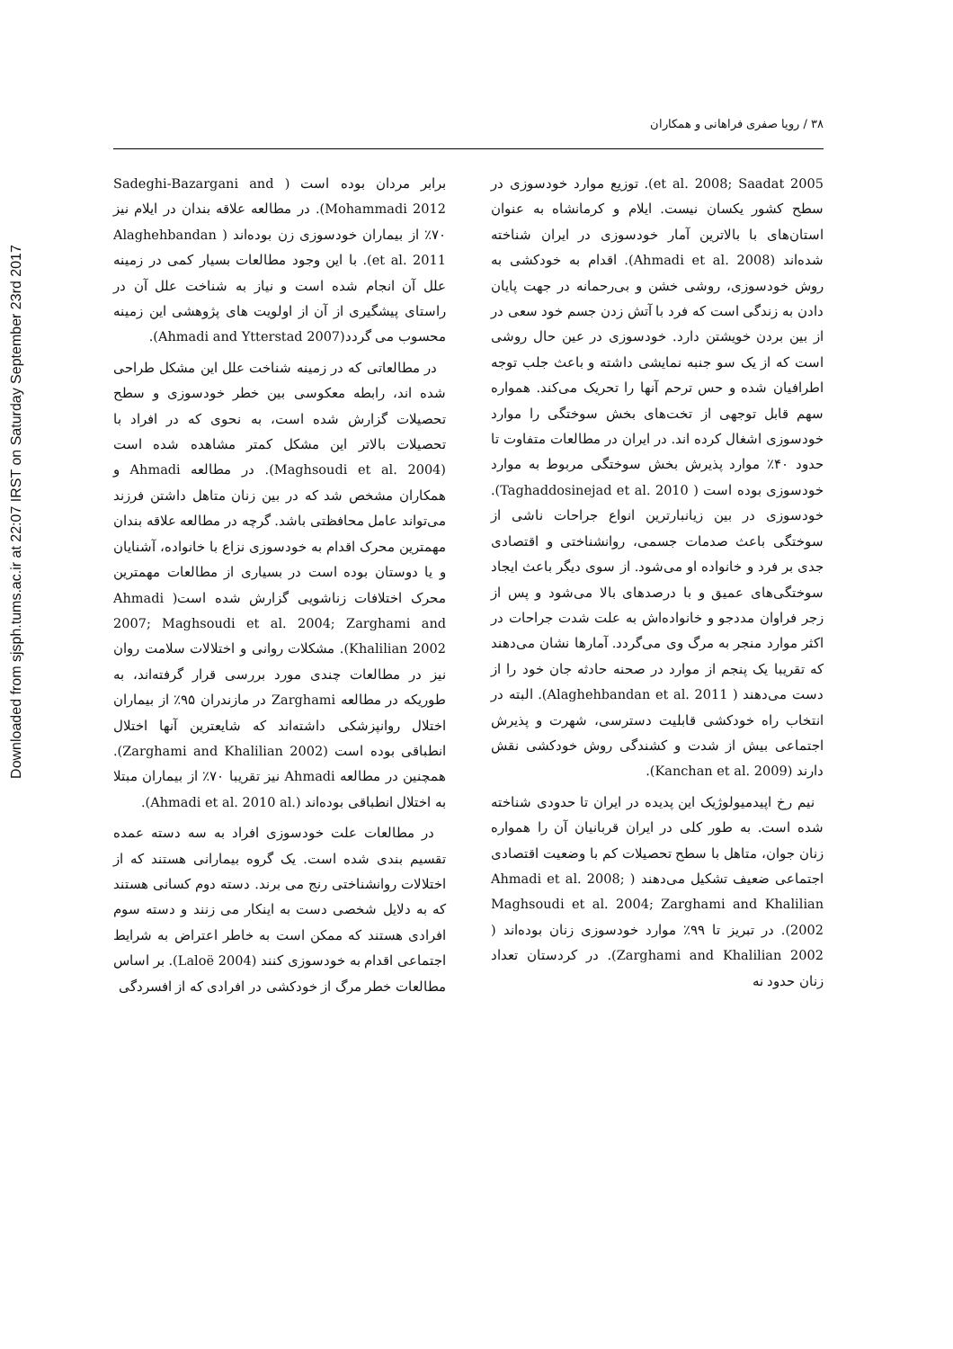Downloaded from sjsph.tums.ac.ir at 22:07 IRST on Saturday September 23rd 2017
۳۸ / رویا صفری فراهانی و همکاران
et al. 2008; Saadat 2005). توزیع موارد خودسوزی در سطح کشور یکسان نیست. ایلام و کرمانشاه به عنوان استان‌های با بالاترین آمار خودسوزی در ایران شناخته شده‌اند (Ahmadi et al. 2008). اقدام به خودکشی به روش خودسوزی، روشی خشن و بی‌رحمانه در جهت پایان دادن به زندگی است که فرد با آتش زدن جسم خود سعی در از بین بردن خویشتن دارد. خودسوزی در عین حال روشی است که از یک سو جنبه نمایشی داشته و باعث جلب توجه اطرافیان شده و حس ترحم آنها را تحریک می‌کند. همواره سهم قابل توجهی از تخت‌های بخش سوختگی را موارد خودسوزی اشغال کرده اند. در ایران در مطالعات متفاوت تا حدود ۴۰٪ موارد پذیرش بخش سوختگی مربوط به موارد خودسوزی بوده است ( Taghaddosinejad et al. 2010). خودسوزی در بین زیانبارترین انواع جراحات ناشی از سوختگی باعث صدمات جسمی، روانشناختی و اقتصادی جدی بر فرد و خانواده او می‌شود. از سوی دیگر باعث ایجاد سوختگی‌های عمیق و با درصدهای بالا می‌شود و پس از زجر فراوان مددجو و خانواده‌اش به علت شدت جراحات در اکثر موارد منجر به مرگ وی می‌گردد. آمارها نشان می‌دهند که تقریبا یک پنجم از موارد در صحنه حادثه جان خود را از دست می‌دهند ( Alaghehbandan et al. 2011). البته در انتخاب راه خودکشی قابلیت دسترسی، شهرت و پذیرش اجتماعی بیش از شدت و کشندگی روش خودکشی نقش دارند (Kanchan et al. 2009).
نیم رخ اپیدمیولوژیک این پدیده در ایران تا حدودی شناخته شده است. به طور کلی در ایران قربانیان آن را همواره زنان جوان، متاهل با سطح تحصیلات کم با وضعیت اقتصادی اجتماعی ضعیف تشکیل می‌دهند ( Ahmadi et al. 2008; Maghsoudi et al. 2004; Zarghami and Khalilian 2002). در تبریز تا ۹۹٪ موارد خودسوزی زنان بوده‌اند ( Zarghami and Khalilian 2002). در کردستان تعداد زنان حدود نه
برابر مردان بوده است ( Sadeghi-Bazargani and Mohammadi 2012). در مطالعه علاقه بندان در ایلام نیز ۷۰٪ از بیماران خودسوزی زن بوده‌اند ( Alaghehbandan et al. 2011). با این وجود مطالعات بسیار کمی در زمینه علل آن انجام شده است و نیاز به شناخت علل آن در راستای پیشگیری از آن از اولویت های پژوهشی این زمینه محسوب می گردد(Ahmadi and Ytterstad 2007).
در مطالعاتی که در زمینه شناخت علل این مشکل طراحی شده اند، رابطه معکوسی بین خطر خودسوزی و سطح تحصیلات گزارش شده است، به نحوی که در افراد با تحصیلات بالاتر این مشکل کمتر مشاهده شده است (Maghsoudi et al. 2004). در مطالعه Ahmadi و همکاران مشخص شد که در بین زنان متاهل داشتن فرزند می‌تواند عامل محافظتی باشد. گرچه در مطالعه علاقه بندان مهمترین محرک اقدام به خودسوزی نزاع با خانواده، آشنایان و یا دوستان بوده است در بسیاری از مطالعات مهمترین محرک اختلافات زناشویی گزارش شده است( Ahmadi 2007; Maghsoudi et al. 2004; Zarghami and Khalilian 2002). مشکلات روانی و اختلالات سلامت روان نیز در مطالعات چندی مورد بررسی قرار گرفته‌اند، به طوریکه در مطالعه Zarghami در مازندران ۹۵٪ از بیماران اختلال روانپزشکی داشته‌اند که شایعترین آنها اختلال انطباقی بوده است (Zarghami and Khalilian 2002). همچنین در مطالعه Ahmadi نیز تقریبا ۷۰٪ از بیماران مبتلا به اختلال انطباقی بوده‌اند (.Ahmadi et al. 2010 al).
در مطالعات علت خودسوزی افراد به سه دسته عمده تقسیم بندی شده است. یک گروه بیمارانی هستند که از اختلالات روانشناختی رنج می برند. دسته دوم کسانی هستند که به دلایل شخصی دست به اینکار می زنند و دسته سوم افرادی هستند که ممکن است به خاطر اعتراض به شرایط اجتماعی اقدام به خودسوزی کنند (Laloë 2004). بر اساس مطالعات خطر مرگ از خودکشی در افرادی که از افسردگی